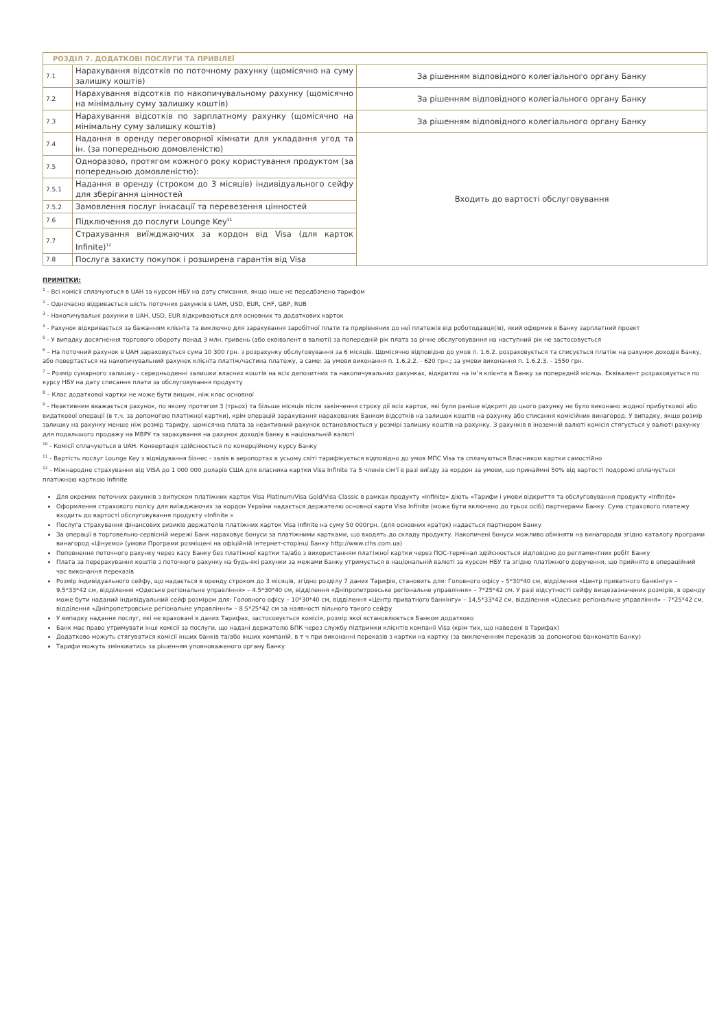| РОЗДІЛ 7. ДОДАТКОВІ ПОСЛУГИ ТА ПРИВІЛЕЇ | | |
| 7.1 | Нарахування відсотків по поточному рахунку (щомісячно на суму залишку коштів) | За рішенням відповідного колегіального органу Банку |
| 7.2 | Нарахування відсотків по накопичувальному рахунку (щомісячно на мінімальну суму залишку коштів) | За рішенням відповідного колегіального органу Банку |
| 7.3 | Нарахування відсотків по зарплатному рахунку (щомісячно на мінімальну суму залишку коштів) | За рішенням відповідного колегіального органу Банку |
| 7.4 | Надання в оренду переговорної кімнати для укладання угод та ін. (за попередньою домовленістю) | Входить до вартості обслуговування |
| 7.5 | Одноразово, протягом кожного року користування продуктом (за попередньою домовленістю): | |
| 7.5.1 | Надання в оренду (строком до 3 місяців) індивідуального сейфу для зберігання цінностей | |
| 7.5.2 | Замовлення послуг інкасації та перевезення цінностей | |
| 7.6 | Підключення до послуги Lounge Key<sup>11</sup> | |
| 7.7 | Страхування виїжджаючих за кордон від Visa (для карток Infinite)<sup>12</sup> | |
| 7.8 | Послуга захисту покупок і розширена гарантія від Visa | |
ПРИМІТКИ:
<sup>1</sup> - Всі комісії сплачуються в UAH за курсом НБУ на дату списання, якщо інше не передбачено тарифом
<sup>2</sup> - Одночасно відривається шість поточних рахунків в UAH, USD, EUR, CHF, GBP, RUB
<sup>3</sup> - Накопичувальні рахунки в UAH, USD, EUR відкриваються для основних та додаткових карток
<sup>4</sup> - Рахунок відкривається за бажанням клієнта та виключно для зарахування заробітної плати та прирівняних до неї платежів від роботодавця(ів), який оформив в Банку зарплатний проект
<sup>5</sup> - У випадку досягнення торгового обороту понад 3 млн. гривень (або еквівалент в валюті) за попередній рік плата за річне обслуговування на наступний рік не застосовується
<sup>6</sup> – На поточний рахунок в UAH зараховується сума 10 300 грн. з розрахунку обслуговування за 6 місяців. Щомісячно відповідно до умов п. 1.6.2. розраховується та списується платіж на рахунок доходів Банку, або повертається на накопичувальний рахунок клієнта платіж/частина платежу, а саме: за умови виконання п. 1.6.2.2. - 620 грн.; за умови виконання п. 1.6.2.3. - 1550 грн.
<sup>7</sup> – Розмір сумарного залишку - середньоденні залишки власних коштів на всіх депозитних та накопичувальних рахунках, відкритих на ім’я клієнта в Банку за попередній місяць. Еквівалент розраховується по курсу НБУ на дату списання плати за обслуговування продукту
<sup>8</sup> – Клас додаткової картки не може бути вищим, ніж клас основної
<sup>9</sup> - Неактивним вважається рахунок, по якому протягом 3 (трьох) та більше місяців після закінчення строку дії всіх карток, які були раніше відкриті до цього рахунку не було виконано жодної прибуткової або видаткової операції (в т.ч. за допомогою платіжної картки), крім операцій зарахування нарахованих Банком відсотків на залишок коштів на рахунку або списання комісійних винагород. У випадку, якщо розмір залишку на рахунку менше ніж розмір тарифу, щомісячна плата за неактивний рахунок встановлюється у розмірі залишку коштів на рахунку. З рахунків в іноземній валюті комісія стягується у валюті рахунку для подальшого продажу на МВРУ та зарахування на рахунок доходів банку в національній валюті
<sup>10</sup> - Комісії сплачуються в UAH. Конвертація здійснюється по комерційному курсу Банку
<sup>11</sup> - Вартість послуг Lounge Key з відвідування бізнес - залів в аеропортах в усьому світі тарифікується відповідно до умов МПС Visa та сплачуються Власником картки самостійно
<sup>12</sup> - Міжнародне страхування від VISA до 1 000 000 доларів США для власника картки Visa Infinite та 5 членів сім’ї в разі виїзду за кордон за умови, що принаймні 50% від вартості подорожі оплачується платіжною карткою Infinite
Для окремих поточних рахунків з випуском платіжних карток Visa Platinum/Visa Gold/Visa Classic в рамках продукту «Infinite» діють «Тарифи і умови відкриття та обслуговування продукту «Infinite»
Оформлення страхового полісу для виїжджаючих за кордон України надається держателю основної карти Visa Infinite (може бути включено до трьох осіб) партнерами Банку. Сума страхового платежу входить до вартості обслуговування продукту «Infinite »
Послуга страхування фінансових ризиків держателів платіжних карток Visa Infinite на суму 50 000грн. (для основних краток) надається партнером Банку
За операції в торговельно-сервісній мережі Банк нараховує бонуси за платіжними картками, що входять до складу продукту. Накопичені бонуси можливо обміняти на винагороди згідно каталогу програми винагород «Цінуємо» (умови Програми розміщені на офіційній інтернет-сторінці Банку http://www.clhs.com.ua)
Поповнення поточного рахунку через касу Банку без платіжної картки та/або з використанням платіжної картки через ПОС-термінал здійснюється відповідно до регламентних робіт Банку
Плата за перерахування коштів з поточного рахунку на будь-які рахунки за межами Банку утримується в національній валюті за курсом НБУ та згідно платіжного доручення, що прийнято в операційний час виконання переказів
Розмір індивідуального сейфу, що надається в оренду строком до 3 місяців, згідно розділу 7 даних Тарифів, становить для: Головного офісу – 5*30*40 см, відділення «Центр приватного банкінгу» – 9.5*33*42 см, відділення «Одеське регіональне управління» – 4.5*30*40 см, відділення «Дніпропетровське регіональне управління» – 7*25*42 см. У разі відсутності сейфу вищезазначених розмірів, в оренду може бути наданий індивідуальний сейф розміром для: Головного офісу – 10*30*40 см, відділення «Центр приватного банкінгу» – 14,5*33*42 см, відділення «Одеське регіональне управління» – 7*25*42 см, відділення «Дніпропетровське регіональне управління» – 8.5*25*42 см за наявності вільного такого сейфу
У випадку надання послуг, які не враховані в даних Тарифах, застосовується комісія, розмір якої встановлюється Банком додатково
Банк має право утримувати інші комісії за послуги, що надані держателю БПК через службу підтримки клієнтів компанії Visa (крім тих, що наведені в Тарифах)
Додатково можуть стягуватися комісії інших банків та/або інших компаній, в т ч при виконанні переказів з картки на картку (за виключенням переказів за допомогою банкоматів Банку)
Тарифи можуть змінюватись за рішенням уповноваженого органу Банку